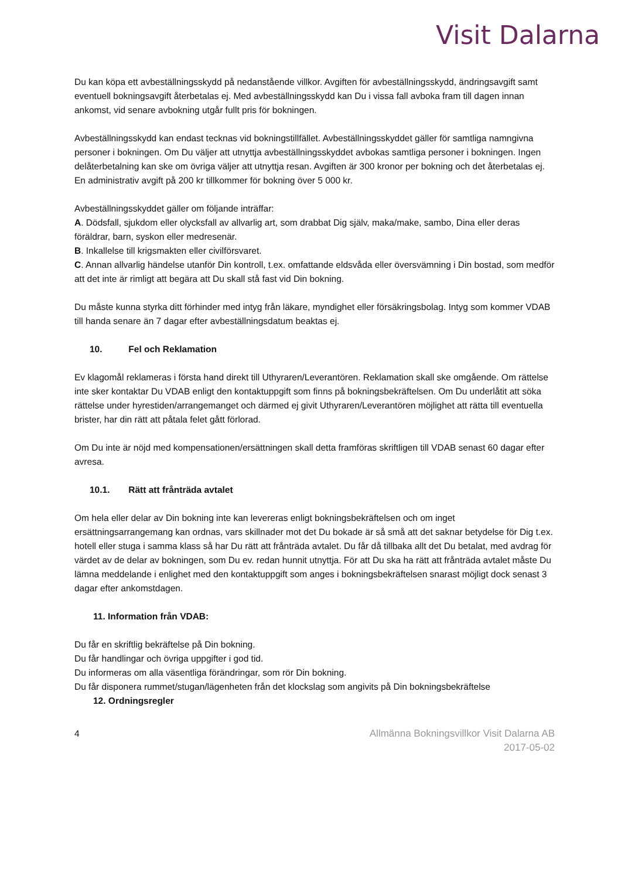Visit Dalarna
Du kan köpa ett avbeställningsskydd på nedanstående villkor. Avgiften för avbeställningsskydd, ändringsavgift samt eventuell bokningsavgift återbetalas ej. Med avbeställningsskydd kan Du i vissa fall avboka fram till dagen innan ankomst, vid senare avbokning utgår fullt pris för bokningen.
Avbeställningsskydd kan endast tecknas vid bokningstillfället. Avbeställningsskyddet gäller för samtliga namngivna personer i bokningen. Om Du väljer att utnyttja avbeställningsskyddet avbokas samtliga personer i bokningen. Ingen delåterbetalning kan ske om övriga väljer att utnyttja resan. Avgiften är 300 kronor per bokning och det återbetalas ej. En administrativ avgift på 200 kr tillkommer för bokning över 5 000 kr.
Avbeställningsskyddet gäller om följande inträffar:
A. Dödsfall, sjukdom eller olycksfall av allvarlig art, som drabbat Dig själv, maka/make, sambo, Dina eller deras föräldrar, barn, syskon eller medresenär.
B. Inkallelse till krigsmakten eller civilförsvaret.
C. Annan allvarlig händelse utanför Din kontroll, t.ex. omfattande eldsvåda eller översvämning i Din bostad, som medför att det inte är rimligt att begära att Du skall stå fast vid Din bokning.
Du måste kunna styrka ditt förhinder med intyg från läkare, myndighet eller försäkringsbolag. Intyg som kommer VDAB till handa senare än 7 dagar efter avbeställningsdatum beaktas ej.
10. Fel och Reklamation
Ev klagomål reklameras i första hand direkt till Uthyraren/Leverantören. Reklamation skall ske omgående. Om rättelse inte sker kontaktar Du VDAB enligt den kontaktuppgift som finns på bokningsbekräftelsen. Om Du underlåtit att söka rättelse under hyrestiden/arrangemanget och därmed ej givit Uthyraren/Leverantören möjlighet att rätta till eventuella brister, har din rätt att påtala felet gått förlorad.
Om Du inte är nöjd med kompensationen/ersättningen skall detta framföras skriftligen till VDAB senast 60 dagar efter avresa.
10.1. Rätt att frånträda avtalet
Om hela eller delar av Din bokning inte kan levereras enligt bokningsbekräftelsen och om inget ersättningsarrangemang kan ordnas, vars skillnader mot det Du bokade är så små att det saknar betydelse för Dig t.ex. hotell eller stuga i samma klass så har Du rätt att frånträda avtalet. Du får då tillbaka allt det Du betalat, med avdrag för värdet av de delar av bokningen, som Du ev. redan hunnit utnyttja. För att Du ska ha rätt att frånträda avtalet måste Du lämna meddelande i enlighet med den kontaktuppgift som anges i bokningsbekräftelsen snarast möjligt dock senast 3 dagar efter ankomstdagen.
11. Information från VDAB:
Du får en skriftlig bekräftelse på Din bokning.
Du får handlingar och övriga uppgifter i god tid.
Du informeras om alla väsentliga förändringar, som rör Din bokning.
Du får disponera rummet/stugan/lägenheten från det klockslag som angivits på Din bokningsbekräftelse
12. Ordningsregler
4 Allmänna Bokningsvillkor Visit Dalarna AB
2017-05-02